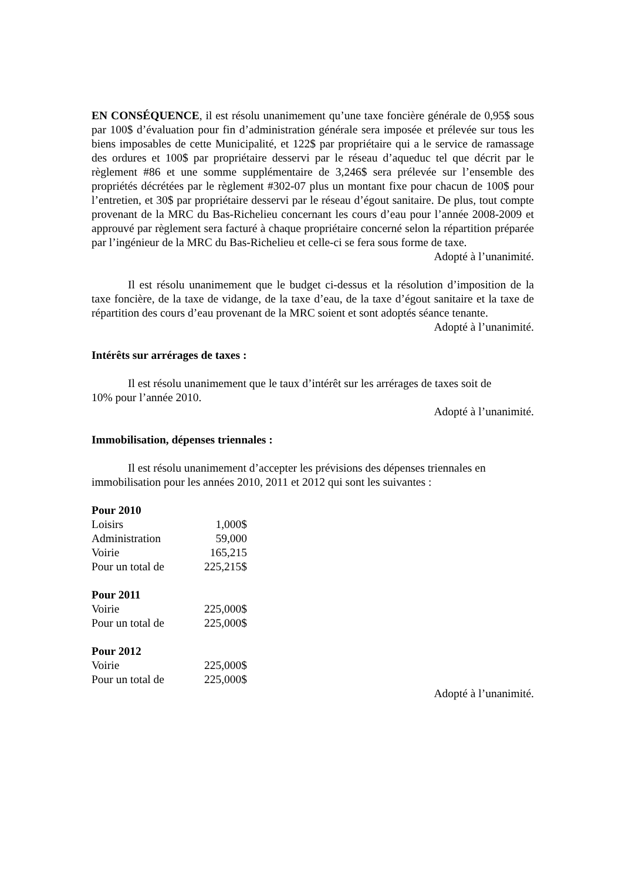EN CONSÉQUENCE, il est résolu unanimement qu’une taxe foncière générale de 0,95$ sous par 100$ d’évaluation pour fin d’administration générale sera imposée et prélevée sur tous les biens imposables de cette Municipalité, et 122$ par propriétaire qui a le service de ramassage des ordures et 100$ par propriétaire desservi par le réseau d’aqueduc tel que décrit par le règlement #86 et une somme supplémentaire de 3,246$ sera prélevée sur l’ensemble des propriétés décrétées par le règlement #302-07 plus un montant fixe pour chacun de 100$ pour l’entretien, et 30$ par propriétaire desservi par le réseau d’égout sanitaire. De plus, tout compte provenant de la MRC du Bas-Richelieu concernant les cours d’eau pour l’année 2008-2009 et approuvé par règlement sera facturé à chaque propriétaire concerné selon la répartition préparée par l’ingénieur de la MRC du Bas-Richelieu et celle-ci se fera sous forme de taxe.
Adopté à l’unanimité.
Il est résolu unanimement que le budget ci-dessus et la résolution d’imposition de la taxe foncière, de la taxe de vidange, de la taxe d’eau, de la taxe d’égout sanitaire et la taxe de répartition des cours d’eau provenant de la MRC soient et sont adoptés séance tenante.
Adopté à l’unanimité.
Intérêts sur arrérages de taxes :
Il est résolu unanimement que le taux d’intérêt sur les arrérages de taxes soit de
10% pour l’année 2010.
Adopté à l’unanimité.
Immobilisation, dépenses triennales :
Il est résolu unanimement d’accepter les prévisions des dépenses triennales en
immobilisation pour les années 2010, 2011 et 2012 qui sont les suivantes :
Pour 2010
| Loisirs | 1,000$ |
| Administration | 59,000 |
| Voirie | 165,215 |
| Pour un total de | 225,215$ |
Pour 2011
| Voirie | 225,000$ |
| Pour un total de | 225,000$ |
Pour 2012
| Voirie | 225,000$ |
| Pour un total de | 225,000$ |
Adopté à l’unanimité.